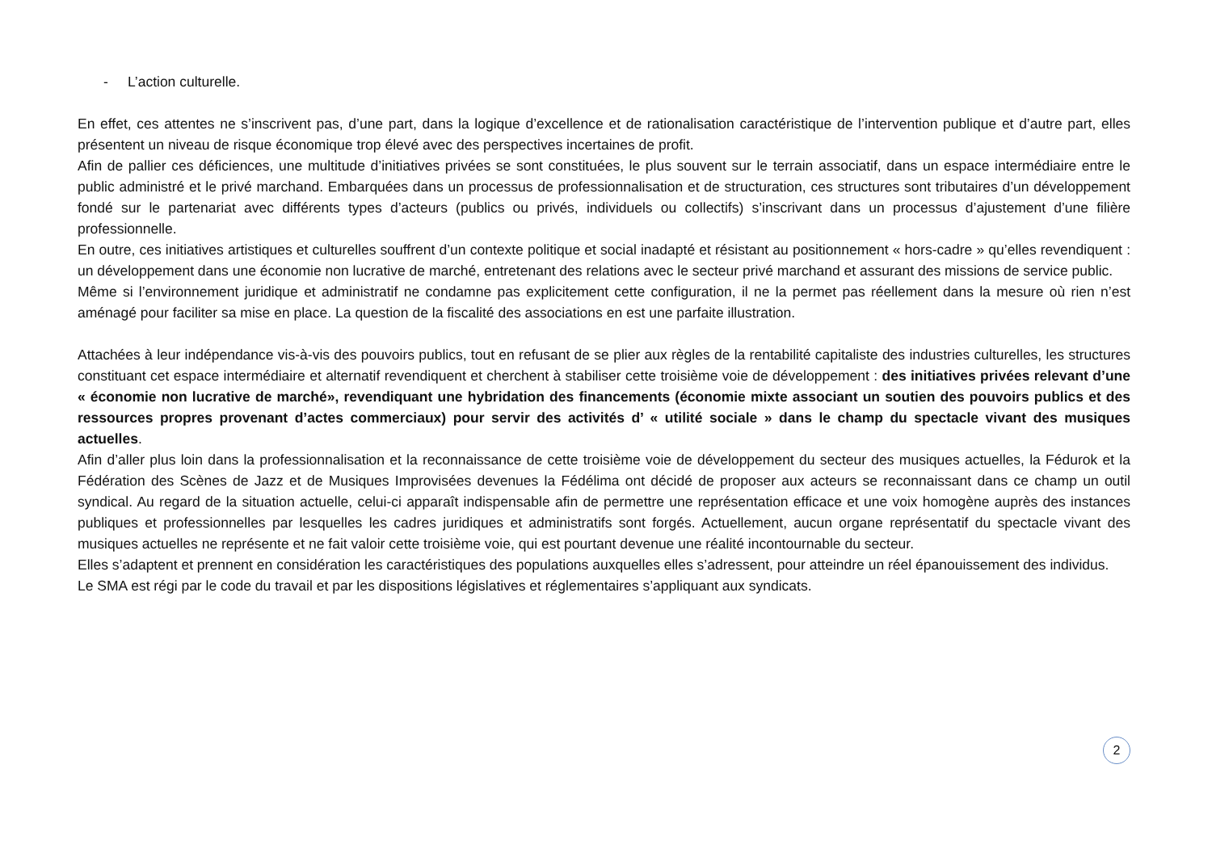- L’action culturelle.
En effet, ces attentes ne s’inscrivent pas, d’une part, dans la logique d’excellence et de rationalisation caractéristique de l’intervention publique et d’autre part, elles présentent un niveau de risque économique trop élevé avec des perspectives incertaines de profit.
Afin de pallier ces déficiences, une multitude d’initiatives privées se sont constituées, le plus souvent sur le terrain associatif, dans un espace intermédiaire entre le public administré et le privé marchand. Embarquées dans un processus de professionnalisation et de structuration, ces structures sont tributaires d’un développement fondé sur le partenariat avec différents types d’acteurs (publics ou privés, individuels ou collectifs) s’inscrivant dans un processus d’ajustement d’une filière professionnelle.
En outre, ces initiatives artistiques et culturelles souffrent d’un contexte politique et social inadapté et résistant au positionnement « hors-cadre » qu’elles revendiquent : un développement dans une économie non lucrative de marché, entretenant des relations avec le secteur privé marchand et assurant des missions de service public.
Même si l’environnement juridique et administratif ne condamne pas explicitement cette configuration, il ne la permet pas réellement dans la mesure où rien n’est aménagé pour faciliter sa mise en place. La question de la fiscalité des associations en est une parfaite illustration.
Attachées à leur indépendance vis-à-vis des pouvoirs publics, tout en refusant de se plier aux règles de la rentabilité capitaliste des industries culturelles, les structures constituant cet espace intermédiaire et alternatif revendiquent et cherchent à stabiliser cette troisième voie de développement : des initiatives privées relevant d’une « économie non lucrative de marché», revendiquant une hybridation des financements (économie mixte associant un soutien des pouvoirs publics et des ressources propres provenant d’actes commerciaux) pour servir des activités d’ « utilité sociale » dans le champ du spectacle vivant des musiques actuelles.
Afin d’aller plus loin dans la professionnalisation et la reconnaissance de cette troisième voie de développement du secteur des musiques actuelles, la Fédurok et la Fédération des Scènes de Jazz et de Musiques Improvisées devenues la Fédélima ont décidé de proposer aux acteurs se reconnaissant dans ce champ un outil syndical. Au regard de la situation actuelle, celui-ci apparaît indispensable afin de permettre une représentation efficace et une voix homogène auprès des instances publiques et professionnelles par lesquelles les cadres juridiques et administratifs sont forgés. Actuellement, aucun organe représentatif du spectacle vivant des musiques actuelles ne représente et ne fait valoir cette troisième voie, qui est pourtant devenue une réalité incontournable du secteur.
Elles s’adaptent et prennent en considération les caractéristiques des populations auxquelles elles s’adressent, pour atteindre un réel épanouissement des individus.
Le SMA est régi par le code du travail et par les dispositions législatives et réglementaires s’appliquant aux syndicats.
2